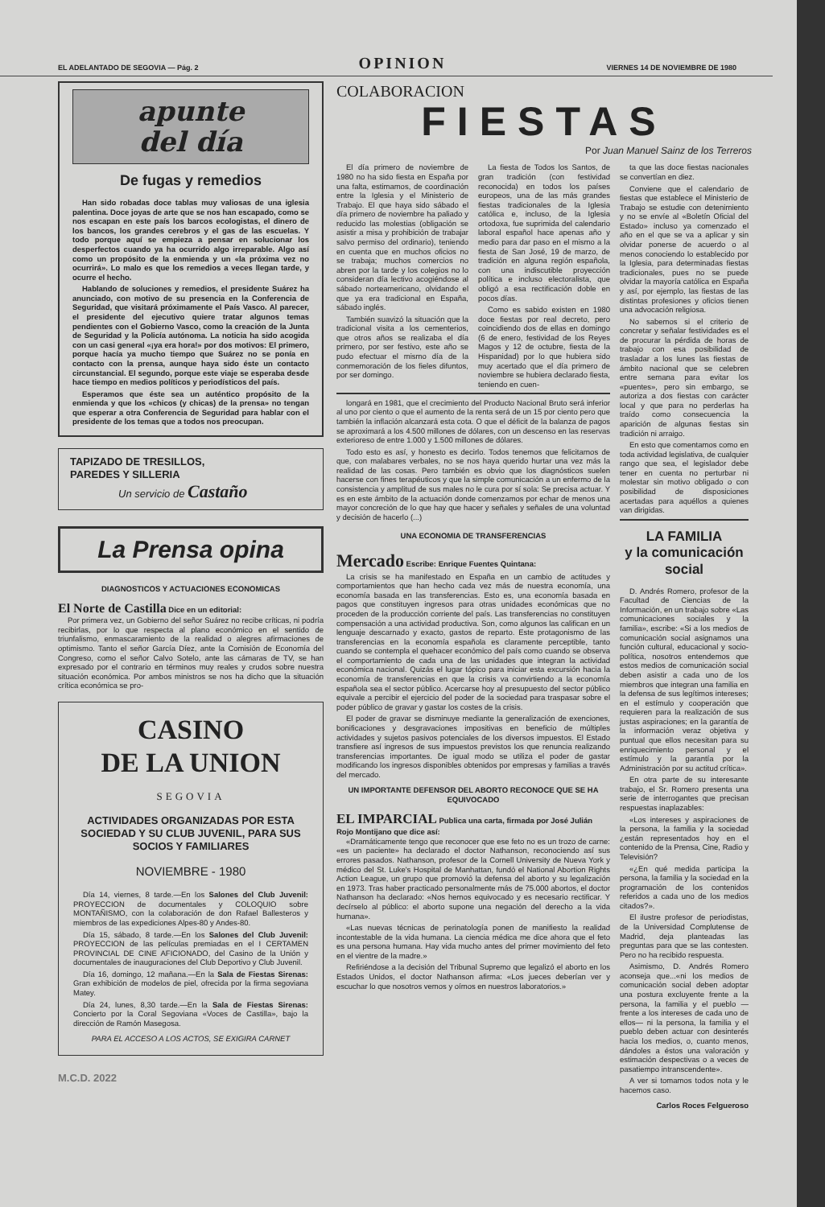EL ADELANTADO DE SEGOVIA — Pág. 2 OPINION VIERNES 14 DE NOVIEMBRE DE 1980
apunte
del día
De fugas y remedios
Han sido robadas doce tablas muy valiosas de una iglesia palentina. Doce joyas de arte que se nos han escapado, como se nos escapan en este país los barcos ecologistas, el dinero de los bancos, los grandes cerebros y el gas de las escuelas. Y todo porque aquí se empieza a pensar en solucionar los desperfectos cuando ya ha ocurrido algo irreparable. Algo así como un propósito de la enmienda y un «la próxima vez no ocurrirá». Lo malo es que los remedios a veces llegan tarde, y ocurre el hecho.
Hablando de soluciones y remedios, el presidente Suárez ha anunciado, con motivo de su presencia en la Conferencia de Seguridad, que visitará próximamente el País Vasco. Al parecer, el presidente del ejecutivo quiere tratar algunos temas pendientes con el Gobierno Vasco, como la creación de la Junta de Seguridad y la Policía autónoma. La noticia ha sido acogida con un casi general «¡ya era hora!» por dos motivos: El primero, porque hacía ya mucho tiempo que Suárez no se ponía en contacto con la prensa, aunque haya sido éste un contacto circunstancial. El segundo, porque este viaje se esperaba desde hace tiempo en medios políticos y periodísticos del país.
Esperamos que éste sea un auténtico propósito de la enmienda y que los «chicos (y chicas) de la prensa» no tengan que esperar a otra Conferencia de Seguridad para hablar con el presidente de los temas que a todos nos preocupan.
TAPIZADO DE TRESILLOS,
PAREDES Y SILLERIA
Un servicio de Castaño
La Prensa opina
DIAGNOSTICOS Y ACTUACIONES ECONOMICAS
El Norte de Castilla Dice en un editorial:
Por primera vez, un Gobierno del señor Suárez no recibe críticas, ni podría recibirlas, por lo que respecta al plano económico en el sentido de triunfalismo, enmascaramiento de la realidad o alegres afirmaciones de optimismo. Tanto el señor García Díez, ante la Comisión de Economía del Congreso, como el señor Calvo Sotelo, ante las cámaras de TV, se han expresado por el contrario en términos muy reales y crudos sobre nuestra situación económica. Por ambos ministros se nos ha dicho que la situación crítica económica se pro-
CASINO
DE LA UNION
SEGOVIA
ACTIVIDADES ORGANIZADAS POR ESTA SOCIEDAD Y SU CLUB JUVENIL, PARA SUS SOCIOS Y FAMILIARES
NOVIEMBRE - 1980
Día 14, viernes, 8 tarde.—En los Salones del Club Juvenil: PROYECCION de documentales y COLOQUIO sobre MONTAÑISMO, con la colaboración de don Rafael Ballesteros y miembros de las expediciones Alpes-80 y Andes-80.
Día 15, sábado, 8 tarde.—En los Salones del Club Juvenil: PROYECCION de las películas premiadas en el I CERTAMEN PROVINCIAL DE CINE AFICIONADO, del Casino de la Unión y documentales de inauguraciones del Club Deportivo y Club Juvenil.
Día 16, domingo, 12 mañana.—En la Sala de Fiestas Sirenas: Gran exhibición de modelos de piel, ofrecida por la firma segoviana Matey.
Día 24, lunes, 8,30 tarde.—En la Sala de Fiestas Sirenas: Concierto por la Coral Segoviana «Voces de Castilla», bajo la dirección de Ramón Masegosa.
PARA EL ACCESO A LOS ACTOS, SE EXIGIRA CARNET
M.C.D. 2022
COLABORACION
FIESTAS
Por Juan Manuel Sainz de los Terreros
El día primero de noviembre de 1980 no ha sido fiesta en España por una falta, estimamos, de coordinación entre la Iglesia y el Ministerio de Trabajo. El que haya sido sábado el día primero de noviembre ha paliado y reducido las molestias (obligación se asistir a misa y prohibición de trabajar salvo permiso del ordinario), teniendo en cuenta que en muchos oficios no se trabaja; muchos comercios no abren por la tarde y los colegios no lo consideran día lectivo acogiéndose al sábado norteamericano, olvidando el que ya era tradicional en España, sábado inglés.
También suavizó la situación que la tradicional visita a los cementerios, que otros años se realizaba el día primero, por ser festivo, este año se pudo efectuar el mismo día de la conmemoración de los fieles difuntos, por ser domingo.
La fiesta de Todos los Santos, de gran tradición (con festividad reconocida) en todos los países europeos, una de las más grandes fiestas tradicionales de la Iglesia católica e, incluso, de la Iglesia ortodoxa, fue suprimida del calendario laboral español hace apenas año y medio para dar paso en el mismo a la fiesta de San José, 19 de marzo, de tradición en alguna región española, con una indiscutible proyección política e incluso electoralista, que obligó a esa rectificación doble en pocos días.
Como es sabido existen en 1980 doce fiestas por real decreto, pero coincidiendo dos de ellas en domingo (6 de enero, festividad de los Reyes Magos y 12 de octubre, fiesta de la Hispanidad) por lo que hubiera sido muy acertado que el día primero de noviembre se hubiera declarado fiesta, teniendo en cuen-
longará en 1981, que el crecimiento del Producto Nacional Bruto será inferior al uno por ciento o que el aumento de la renta será de un 15 por ciento pero que también la inflación alcanzará esta cota. O que el déficit de la balanza de pagos se aproximará a los 4.500 millones de dólares, con un descenso en las reservas exterioreso de entre 1.000 y 1.500 millones de dólares.
Todo esto es así, y honesto es decirlo. Todos tenemos que felicitarnos de que, con malabares verbales, no se nos haya querido hurtar una vez más la realidad de las cosas. Pero también es obvio que los diagnósticos suelen hacerse con fines terapéuticos y que la simple comunicación a un enfermo de la consistencia y amplitud de sus males no le cura por sí sola: Se precisa actuar. Y es en este ámbito de la actuación donde comenzamos por echar de menos una mayor concreción de lo que hay que hacer y señales y señales de una voluntad y decisión de hacerlo (...)
UNA ECONOMIA DE TRANSFERENCIAS
Mercado Escribe: Enrique Fuentes Quintana:
La crisis se ha manifestado en España en un cambio de actitudes y comportamientos que han hecho cada vez más de nuestra economía, una economía basada en las transferencias. Esto es, una economía basada en pagos que constituyen ingresos para otras unidades económicas que no proceden de la producción corriente del país. Las transferencias no constituyen compensación a una actividad productiva. Son, como algunos las califican en un lenguaje descarnado y exacto, gastos de reparto. Este protagonismo de las transferencias en la economía española es claramente perceptible, tanto cuando se contempla el quehacer económico del país como cuando se observa el comportamiento de cada una de las unidades que integran la actividad económica nacional. Quizás el lugar tópico para iniciar esta excursión hacia la economía de transferencias en que la crisis va convirtiendo a la economía española sea el sector público. Acercarse hoy al presupuesto del sector público equivale a percibir el ejercicio del poder de la sociedad para traspasar sobre el poder público de gravar y gastar los costes de la crisis.
El poder de gravar se disminuye mediante la generalización de exenciones, bonificaciones y desgravaciones impositivas en beneficio de múltiples actividades y sujetos pasivos potenciales de los diversos impuestos. El Estado transfiere así ingresos de sus impuestos previstos los que renuncia realizando transferencias importantes. De igual modo se utiliza el poder de gastar modificando los ingresos disponibles obtenidos por empresas y familias a través del mercado.
UN IMPORTANTE DEFENSOR DEL ABORTO RECONOCE QUE SE HA EQUIVOCADO
EL IMPARCIAL Publica una carta, firmada por José Julián Rojo Montijano que dice así:
«Dramáticamente tengo que reconocer que ese feto no es un trozo de carne: «es un paciente» ha declarado el doctor Nathanson, reconociendo así sus errores pasados. Nathanson, profesor de la Cornell University de Nueva York y médico del St. Luke's Hospital de Manhattan, fundó el National Abortion Rights Action League, un grupo que promovió la defensa del aborto y su legalización en 1973. Tras haber practicado personalmente más de 75.000 abortos, el doctor Nathanson ha declarado: «Nos hemos equivocado y es necesario rectificar. Y decírselo al público: el aborto supone una negación del derecho a la vida humana».
«Las nuevas técnicas de perinatología ponen de manifiesto la realidad incontestable de la vida humana. La ciencia médica me dice ahora que el feto es una persona humana. Hay vida mucho antes del primer movimiento del feto en el vientre de la madre.»
Refiriéndose a la decisión del Tribunal Supremo que legalizó el aborto en los Estados Unidos, el doctor Nathanson afirma: «Los jueces deberían ver y escuchar lo que nosotros vemos y oímos en nuestros laboratorios.»
ta que las doce fiestas nacionales se convertían en diez.
Conviene que el calendario de fiestas que establece el Ministerio de Trabajo se estudie con detenimiento y no se envíe al «Boletín Oficial del Estado» incluso ya comenzado el año en el que se va a aplicar y sin olvidar ponerse de acuerdo o al menos conociendo lo establecido por la Iglesia, para determinadas fiestas tradicionales, pues no se puede olvidar la mayoría católica en España y así, por ejemplo, las fiestas de las distintas profesiones y oficios tienen una advocación religiosa.
No sabemos si el criterio de concretar y señalar festividades es el de procurar la pérdida de horas de trabajo con esa posibilidad de trasladar a los lunes las fiestas de ámbito nacional que se celebren entre semana para evitar los «puentes», pero sin embargo, se autoriza a dos fiestas con carácter local y que para no perderlas ha traído como consecuencia la aparición de algunas fiestas sin tradición ni arraigo.
En esto que comentamos como en toda actividad legislativa, de cualquier rango que sea, el legislador debe tener en cuenta no perturbar ni molestar sin motivo obligado o con posibilidad de disposiciones acertadas para aquéllos a quienes van dirigidas.
LA FAMILIA
y la comunicación social
D. Andrés Romero, profesor de la Facultad de Ciencias de la Información, en un trabajo sobre «Las comunicaciones sociales y la familia», escribe: «Si a los medios de comunicación social asignamos una función cultural, educacional y socio-política, nosotros entendemos que estos medios de comunicación social deben asistir a cada uno de los miembros que integran una familia en la defensa de sus legítimos intereses; en el estímulo y cooperación que requieren para la realización de sus justas aspiraciones; en la garantía de la información veraz objetiva y puntual que ellos necesitan para su enriquecimiento personal y el estímulo y la garantía por la Administración por su actitud crítica».
En otra parte de su interesante trabajo, el Sr. Romero presenta una serie de interrogantes que precisan respuestas inaplazables:
«Los intereses y aspiraciones de la persona, la familia y la sociedad ¿están representados hoy en el contenido de la Prensa, Cine, Radio y Televisión?
«¿En qué medida participa la persona, la familia y la sociedad en la programación de los contenidos referidos a cada uno de los medios citados?».
El ilustre profesor de periodistas, de la Universidad Complutense de Madrid, deja planteadas las preguntas para que se las contesten. Pero no ha recibido respuesta.
Asimismo, D. Andrés Romero aconseja que...«ni los medios de comunicación social deben adoptar una postura excluyente frente a la persona, la familia y el pueblo —frente a los intereses de cada uno de ellos— ni la persona, la familia y el pueblo deben actuar con desinterés hacia los medios, o, cuanto menos, dándoles a éstos una valoración y estimación despectivas o a veces de pasatiempo intranscendente».
A ver si tomamos todos nota y le hacemos caso.
Carlos Roces Felgueroso